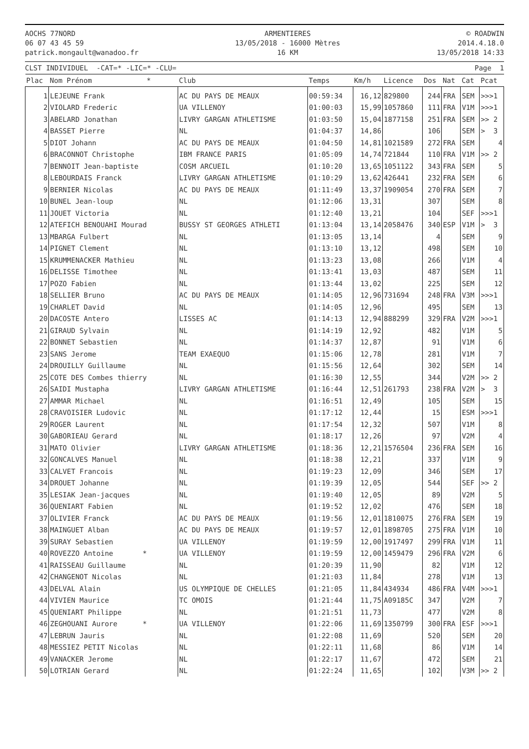AOCHS 77NORD
06 07 43 45 59
patrick.mongault@wanadoo.fr
ARMENTIERES
13/05/2018 - 16000 Mètres
16 KM
© ROADWIN
2014.4.18.0
13/05/2018 14:33
CLST INDIVIDUEL -CAT=* -LIC=* -CLU= Page 1
| Plac | Nom Prénom * | Club | Temps | Km/h | Licence | Dos | Nat | Cat | Pcat |
| --- | --- | --- | --- | --- | --- | --- | --- | --- | --- |
| 1 | LEJEUNE Frank | AC DU PAYS DE MEAUX | 00:59:34 | 16,12 | 829800 | 244 | FRA | SEM | >>>1 |
| 2 | VIOLARD Frederic | UA VILLENOY | 01:00:03 | 15,99 | 1057860 | 111 | FRA | V1M | >>>1 |
| 3 | ABELARD Jonathan | LIVRY GARGAN ATHLETISME | 01:03:50 | 15,04 | 1877158 | 251 | FRA | SEM | >> 2 |
| 4 | BASSET Pierre | NL | 01:04:37 | 14,86 | | 106 | | SEM | > 3 |
| 5 | DIOT Johann | AC DU PAYS DE MEAUX | 01:04:50 | 14,81 | 1021589 | 272 | FRA | SEM | 4 |
| 6 | BRACONNOT Christophe | IBM FRANCE PARIS | 01:05:09 | 14,74 | 721844 | 110 | FRA | V1M | >> 2 |
| 7 | BENNOIT Jean-baptiste | COSM ARCUEIL | 01:10:20 | 13,65 | 1051122 | 343 | FRA | SEM | 5 |
| 8 | LEBOURDAIS Franck | LIVRY GARGAN ATHLETISME | 01:10:29 | 13,62 | 426441 | 232 | FRA | SEM | 6 |
| 9 | BERNIER Nicolas | AC DU PAYS DE MEAUX | 01:11:49 | 13,37 | 1909054 | 270 | FRA | SEM | 7 |
| 10 | BUNEL Jean-loup | NL | 01:12:06 | 13,31 | | 307 | | SEM | 8 |
| 11 | JOUET Victoria | NL | 01:12:40 | 13,21 | | 104 | | SEF | >>>1 |
| 12 | ATEFICH BENOUAHI Mourad | BUSSY ST GEORGES ATHLETI | 01:13:04 | 13,14 | 2058476 | 340 | ESP | V1M | > 3 |
| 13 | MBARGA Fulbert | NL | 01:13:05 | 13,14 | | 4 | | SEM | 9 |
| 14 | PIGNET Clement | NL | 01:13:10 | 13,12 | | 498 | | SEM | 10 |
| 15 | KRUMMENACKER Mathieu | NL | 01:13:23 | 13,08 | | 266 | | V1M | 4 |
| 16 | DELISSE Timothee | NL | 01:13:41 | 13,03 | | 487 | | SEM | 11 |
| 17 | POZO Fabien | NL | 01:13:44 | 13,02 | | 225 | | SEM | 12 |
| 18 | SELLIER Bruno | AC DU PAYS DE MEAUX | 01:14:05 | 12,96 | 731694 | 248 | FRA | V3M | >>>1 |
| 19 | CHARLET David | NL | 01:14:05 | 12,96 | | 495 | | SEM | 13 |
| 20 | DACOSTE Antero | LISSES AC | 01:14:13 | 12,94 | 888299 | 329 | FRA | V2M | >>>1 |
| 21 | GIRAUD Sylvain | NL | 01:14:19 | 12,92 | | 482 | | V1M | 5 |
| 22 | BONNET Sebastien | NL | 01:14:37 | 12,87 | | 91 | | V1M | 6 |
| 23 | SANS Jerome | TEAM EXAEQUO | 01:15:06 | 12,78 | | 281 | | V1M | 7 |
| 24 | DROUILLY Guillaume | NL | 01:15:56 | 12,64 | | 302 | | SEM | 14 |
| 25 | COTE DES Combes thierry | NL | 01:16:30 | 12,55 | | 344 | | V2M | >> 2 |
| 26 | SAIDI Mustapha | LIVRY GARGAN ATHLETISME | 01:16:44 | 12,51 | 261793 | 238 | FRA | V2M | > 3 |
| 27 | AMMAR Michael | NL | 01:16:51 | 12,49 | | 105 | | SEM | 15 |
| 28 | CRAVOISIER Ludovic | NL | 01:17:12 | 12,44 | | 15 | | ESM | >>>1 |
| 29 | ROGER Laurent | NL | 01:17:54 | 12,32 | | 507 | | V1M | 8 |
| 30 | GABORIEAU Gerard | NL | 01:18:17 | 12,26 | | 97 | | V2M | 4 |
| 31 | MATO Olivier | LIVRY GARGAN ATHLETISME | 01:18:36 | 12,21 | 1576504 | 236 | FRA | SEM | 16 |
| 32 | GONCALVES Manuel | NL | 01:18:38 | 12,21 | | 337 | | V1M | 9 |
| 33 | CALVET Francois | NL | 01:19:23 | 12,09 | | 346 | | SEM | 17 |
| 34 | DROUET Johanne | NL | 01:19:39 | 12,05 | | 544 | | SEF | >> 2 |
| 35 | LESIAK Jean-jacques | NL | 01:19:40 | 12,05 | | 89 | | V2M | 5 |
| 36 | QUENIART Fabien | NL | 01:19:52 | 12,02 | | 476 | | SEM | 18 |
| 37 | OLIVIER Franck | AC DU PAYS DE MEAUX | 01:19:56 | 12,01 | 1810075 | 276 | FRA | SEM | 19 |
| 38 | MAINGUET Alban | AC DU PAYS DE MEAUX | 01:19:57 | 12,01 | 1898705 | 275 | FRA | V1M | 10 |
| 39 | SURAY Sebastien | UA VILLENOY | 01:19:59 | 12,00 | 1917497 | 299 | FRA | V1M | 11 |
| 40 | ROVEZZO Antoine * | UA VILLENOY | 01:19:59 | 12,00 | 1459479 | 296 | FRA | V2M | 6 |
| 41 | RAISSEAU Guillaume | NL | 01:20:39 | 11,90 | | 82 | | V1M | 12 |
| 42 | CHANGENOT Nicolas | NL | 01:21:03 | 11,84 | | 278 | | V1M | 13 |
| 43 | DELVAL Alain | US OLYMPIQUE DE CHELLES | 01:21:05 | 11,84 | 434934 | 486 | FRA | V4M | >>>1 |
| 44 | VIVIEN Maurice | TC OMOIS | 01:21:44 | 11,75 | A09185C | 347 | | V2M | 7 |
| 45 | QUENIART Philippe | NL | 01:21:51 | 11,73 | | 477 | | V2M | 8 |
| 46 | ZEGHOUANI Aurore * | UA VILLENOY | 01:22:06 | 11,69 | 1350799 | 300 | FRA | ESF | >>>1 |
| 47 | LEBRUN Jauris | NL | 01:22:08 | 11,69 | | 520 | | SEM | 20 |
| 48 | MESSIEZ PETIT Nicolas | NL | 01:22:11 | 11,68 | | 86 | | V1M | 14 |
| 49 | VANACKER Jerome | NL | 01:22:17 | 11,67 | | 472 | | SEM | 21 |
| 50 | LOTRIAN Gerard | NL | 01:22:24 | 11,65 | | 102 | | V3M | >> 2 |